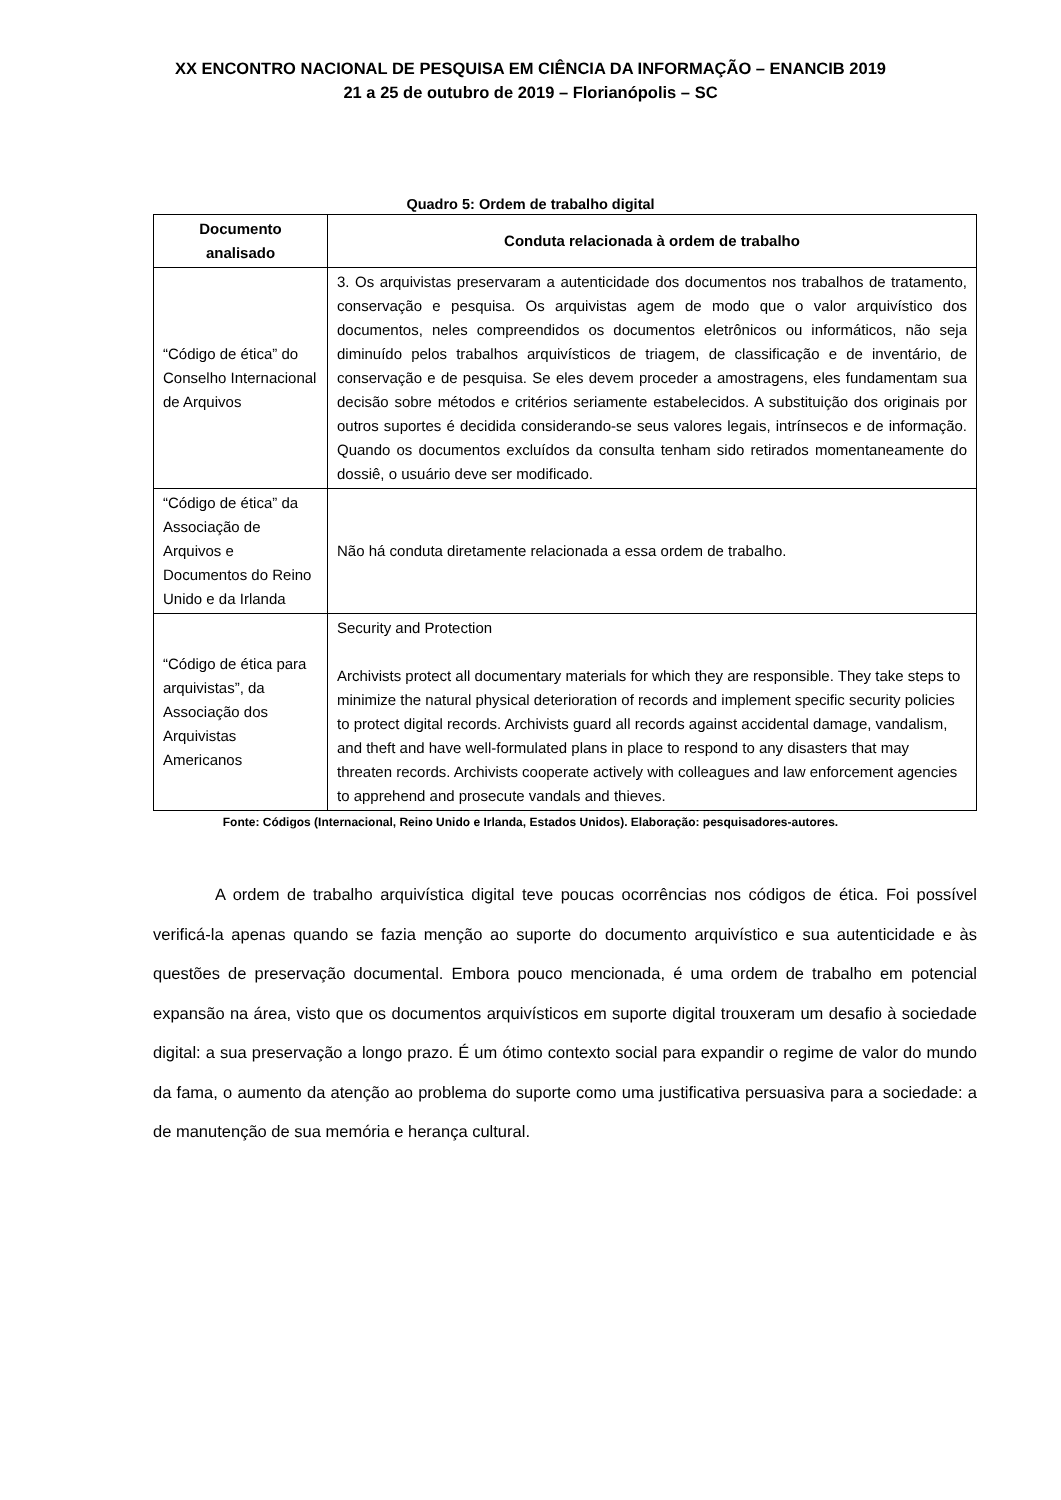XX ENCONTRO NACIONAL DE PESQUISA EM CIÊNCIA DA INFORMAÇÃO – ENANCIB 2019
21 a 25 de outubro de 2019 – Florianópolis – SC
Quadro 5: Ordem de trabalho digital
| Documento analisado | Conduta relacionada à ordem de trabalho |
| --- | --- |
| “Código de ética” do Conselho Internacional de Arquivos | 3. Os arquivistas preservaram a autenticidade dos documentos nos trabalhos de tratamento, conservação e pesquisa. Os arquivistas agem de modo que o valor arquivístico dos documentos, neles compreendidos os documentos eletrônicos ou informáticos, não seja diminuído pelos trabalhos arquivísticos de triagem, de classificação e de inventário, de conservação e de pesquisa. Se eles devem proceder a amostragens, eles fundamentam sua decisão sobre métodos e critérios seriamente estabelecidos. A substituição dos originais por outros suportes é decidida considerando-se seus valores legais, intrínsecos e de informação. Quando os documentos excluídos da consulta tenham sido retirados momentaneamente do dossiê, o usuário deve ser modificado. |
| “Código de ética” da Associação de Arquivos e Documentos do Reino Unido e da Irlanda | Não há conduta diretamente relacionada a essa ordem de trabalho. |
| “Código de ética para arquivistas”, da Associação dos Arquivistas Americanos | Security and Protection Archivists protect all documentary materials for which they are responsible. They take steps to minimize the natural physical deterioration of records and implement specific security policies to protect digital records. Archivists guard all records against accidental damage, vandalism, and theft and have well-formulated plans in place to respond to any disasters that may threaten records. Archivists cooperate actively with colleagues and law enforcement agencies to apprehend and prosecute vandals and thieves. |
Fonte: Códigos (Internacional, Reino Unido e Irlanda, Estados Unidos). Elaboração: pesquisadores-autores.
A ordem de trabalho arquivística digital teve poucas ocorrências nos códigos de ética. Foi possível verificá-la apenas quando se fazia menção ao suporte do documento arquivístico e sua autenticidade e às questões de preservação documental. Embora pouco mencionada, é uma ordem de trabalho em potencial expansão na área, visto que os documentos arquivísticos em suporte digital trouxeram um desafio à sociedade digital: a sua preservação a longo prazo. É um ótimo contexto social para expandir o regime de valor do mundo da fama, o aumento da atenção ao problema do suporte como uma justificativa persuasiva para a sociedade: a de manutenção de sua memória e herança cultural.